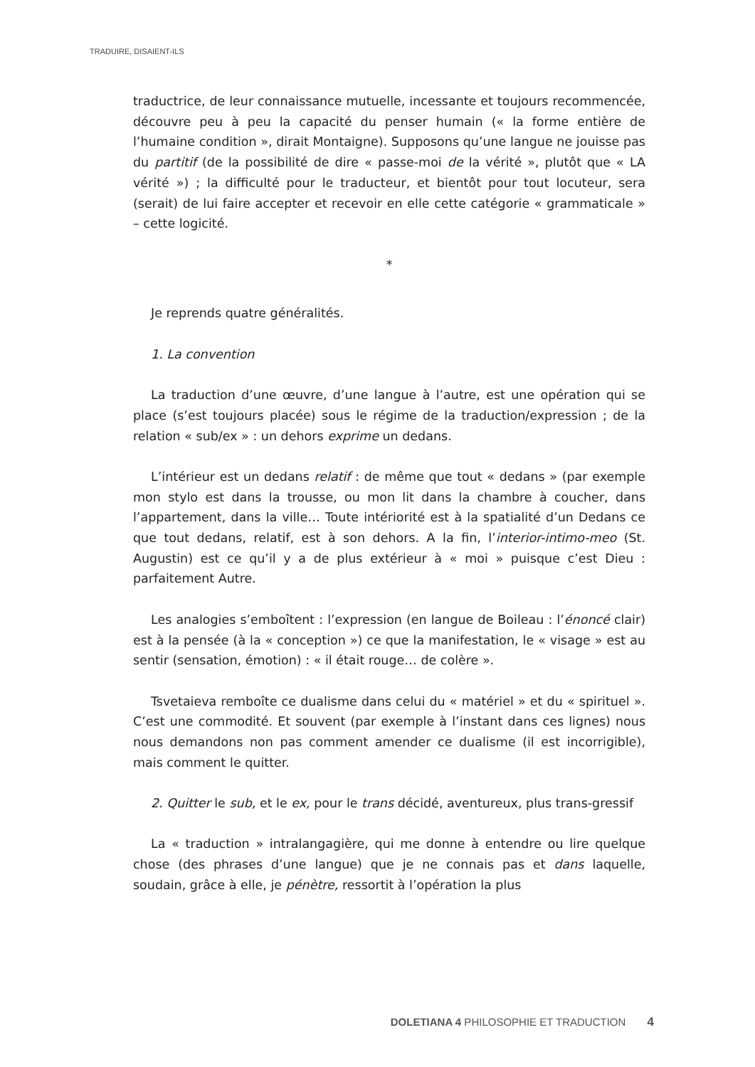TRADUIRE, DISAIENT-ILS
traductrice, de leur connaissance mutuelle, incessante et toujours recommencée, découvre peu à peu la capacité du penser humain (« la forme entière de l’humaine condition », dirait Montaigne). Supposons qu’une langue ne jouisse pas du partitif (de la possibilité de dire « passe-moi de la vérité », plutôt que « LA vérité ») ; la difficulté pour le traducteur, et bientôt pour tout locuteur, sera (serait) de lui faire accepter et recevoir en elle cette catégorie « grammaticale » – cette logicité.
*
Je reprends quatre généralités.
1. La convention
La traduction d’une œuvre, d’une langue à l’autre, est une opération qui se place (s’est toujours placée) sous le régime de la traduction/expression ; de la relation « sub/ex » : un dehors exprime un dedans.
L’intérieur est un dedans relatif : de même que tout « dedans » (par exemple mon stylo est dans la trousse, ou mon lit dans la chambre à coucher, dans l’appartement, dans la ville… Toute intériorité est à la spatialité d’un Dedans ce que tout dedans, relatif, est à son dehors. A la fin, l’interior-intimo-meo (St. Augustin) est ce qu’il y a de plus extérieur à « moi » puisque c’est Dieu : parfaitement Autre.
Les analogies s’emboîtent : l’expression (en langue de Boileau : l’énoncé clair) est à la pensée (à la « conception ») ce que la manifestation, le « visage » est au sentir (sensation, émotion) : « il était rouge… de colère ».
Tsvetaieva remboîte ce dualisme dans celui du « matériel » et du « spirituel ». C’est une commodité. Et souvent (par exemple à l’instant dans ces lignes) nous nous demandons non pas comment amender ce dualisme (il est incorrigible), mais comment le quitter.
2. Quitter le sub, et le ex, pour le trans décidé, aventureux, plus trans-gressif
La « traduction » intralangagière, qui me donne à entendre ou lire quelque chose (des phrases d’une langue) que je ne connais pas et dans laquelle, soudain, grâce à elle, je pénètre, ressortit à l’opération la plus
DOLETIANA 4 PHILOSOPHIE ET TRADUCTION 4